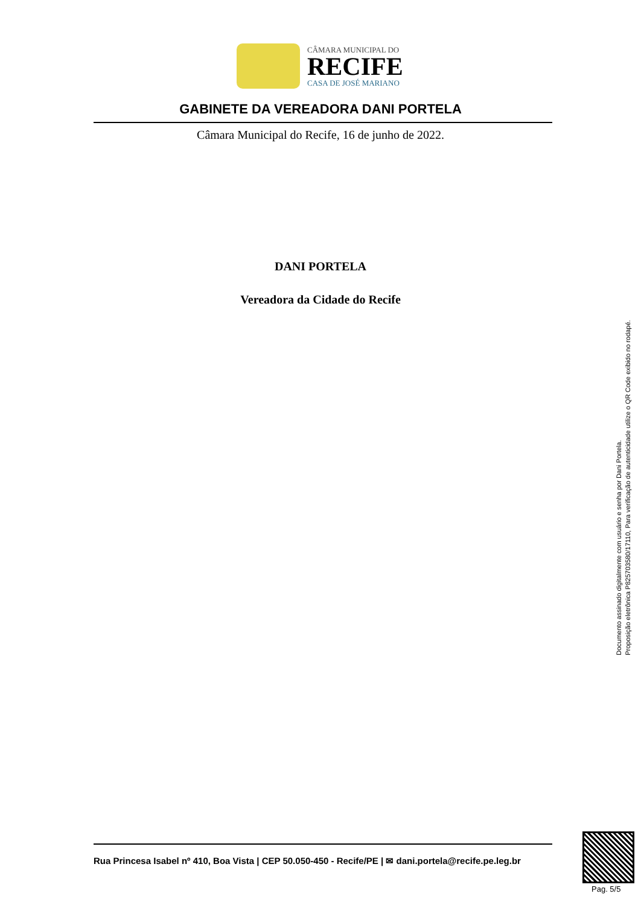CÂMARA MUNICIPAL DO
RECIFE
CASA DE JOSÉ MARIANO
GABINETE DA VEREADORA DANI PORTELA
Câmara Municipal do Recife, 16 de junho de 2022.
DANI PORTELA
Vereadora da Cidade do Recife
Documento assinado digitalmente com usuário e senha por Dani Portela.
Proposição eletrônica P825703580/17110, Para verificação de autenticidade utilize o QR Code exibido no rodapé.
Rua Princesa Isabel nº 410, Boa Vista | CEP 50.050-450 - Recife/PE | ✉ dani.portela@recife.pe.leg.br
Pag. 5/5